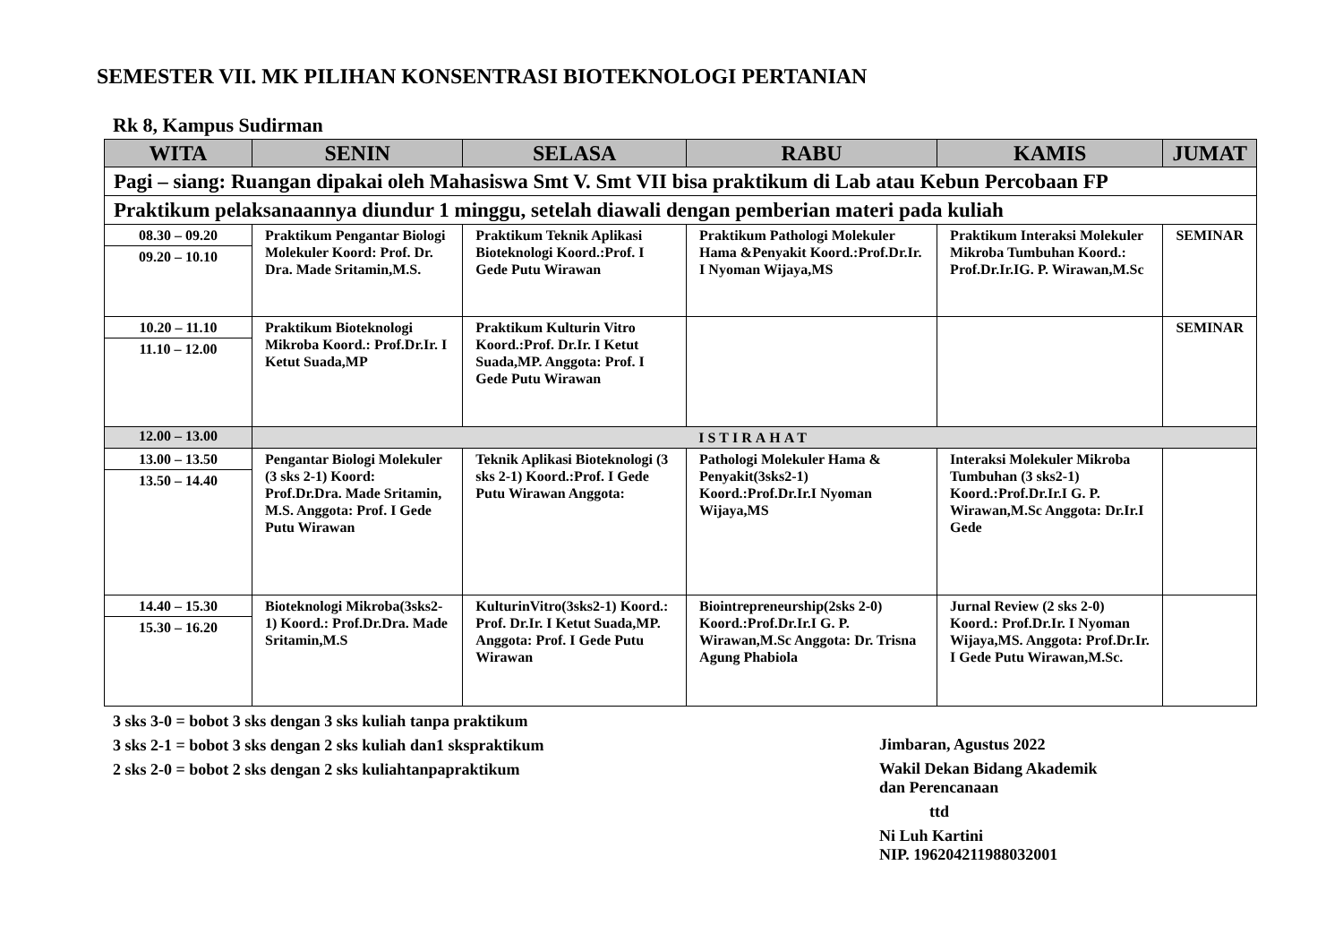SEMESTER VII. MK PILIHAN KONSENTRASI BIOTEKNOLOGI PERTANIAN
Rk 8, Kampus Sudirman
| WITA | SENIN | SELASA | RABU | KAMIS | JUMAT |
| --- | --- | --- | --- | --- | --- |
| Pagi – siang: Ruangan dipakai oleh Mahasiswa Smt V. Smt VII bisa praktikum di Lab atau Kebun Percobaan FP | | | | | |
| Praktikum pelaksanaannya diundur 1 minggu, setelah diawali dengan pemberian materi pada kuliah | | | | | |
| 08.30 – 09.20 09.20 – 10.10 | Praktikum Pengantar Biologi Molekuler Koord: Prof. Dr. Dra. Made Sritamin,M.S. | Praktikum Teknik Aplikasi Bioteknologi Koord.:Prof. I Gede Putu Wirawan | Praktikum Pathologi Molekuler Hama &Penyakit Koord.:Prof.Dr.Ir. I Nyoman Wijaya,MS | Praktikum Interaksi Molekuler Mikroba Tumbuhan Koord.: Prof.Dr.Ir.IG. P. Wirawan,M.Sc | SEMINAR |
| 10.20 – 11.10 11.10 – 12.00 | Praktikum Bioteknologi Mikroba Koord.: Prof.Dr.Ir. I Ketut Suada,MP | Praktikum Kulturin Vitro Koord.:Prof. Dr.Ir. I Ketut Suada,MP. Anggota: Prof. I Gede Putu Wirawan | | | SEMINAR |
| 12.00 – 13.00 | ISTIRAHAT | | | | |
| 13.00 – 13.50 13.50 – 14.40 | Pengantar Biologi Molekuler (3 sks 2-1) Koord: Prof.Dr.Dra. Made Sritamin, M.S. Anggota: Prof. I Gede Putu Wirawan | Teknik Aplikasi Bioteknologi (3 sks 2-1) Koord.:Prof. I Gede Putu Wirawan Anggota: | Pathologi Molekuler Hama & Penyakit(3sks2-1) Koord.:Prof.Dr.Ir.I Nyoman Wijaya,MS | Interaksi Molekuler Mikroba Tumbuhan (3 sks2-1) Koord.:Prof.Dr.Ir.I G. P. Wirawan,M.Sc Anggota: Dr.Ir.I Gede | |
| 14.40 – 15.30 15.30 – 16.20 | Bioteknologi Mikroba(3sks2-1) Koord.: Prof.Dr.Dra. Made Sritamin,M.S | KulturinVitro(3sks2-1) Koord.: Prof. Dr.Ir. I Ketut Suada,MP. Anggota: Prof. I Gede Putu Wirawan | Biointrepreneurship(2sks 2-0) Koord.:Prof.Dr.Ir.I G. P. Wirawan,M.Sc Anggota: Dr. Trisna Agung Phabiola | Jurnal Review (2 sks 2-0) Koord.: Prof.Dr.Ir. I Nyoman Wijaya,MS. Anggota: Prof.Dr.Ir. I Gede Putu Wirawan,M.Sc. | |
3 sks 3-0 = bobot 3 sks dengan 3 sks kuliah tanpa praktikum
3 sks 2-1 = bobot 3 sks dengan 2 sks kuliah dan1 skspraktikum
2 sks 2-0 = bobot 2 sks dengan 2 sks kuliahtanpapraktikum
Jimbaran, Agustus 2022
Wakil Dekan Bidang Akademik
dan Perencanaan
ttd
Ni Luh Kartini
NIP. 196204211988032001